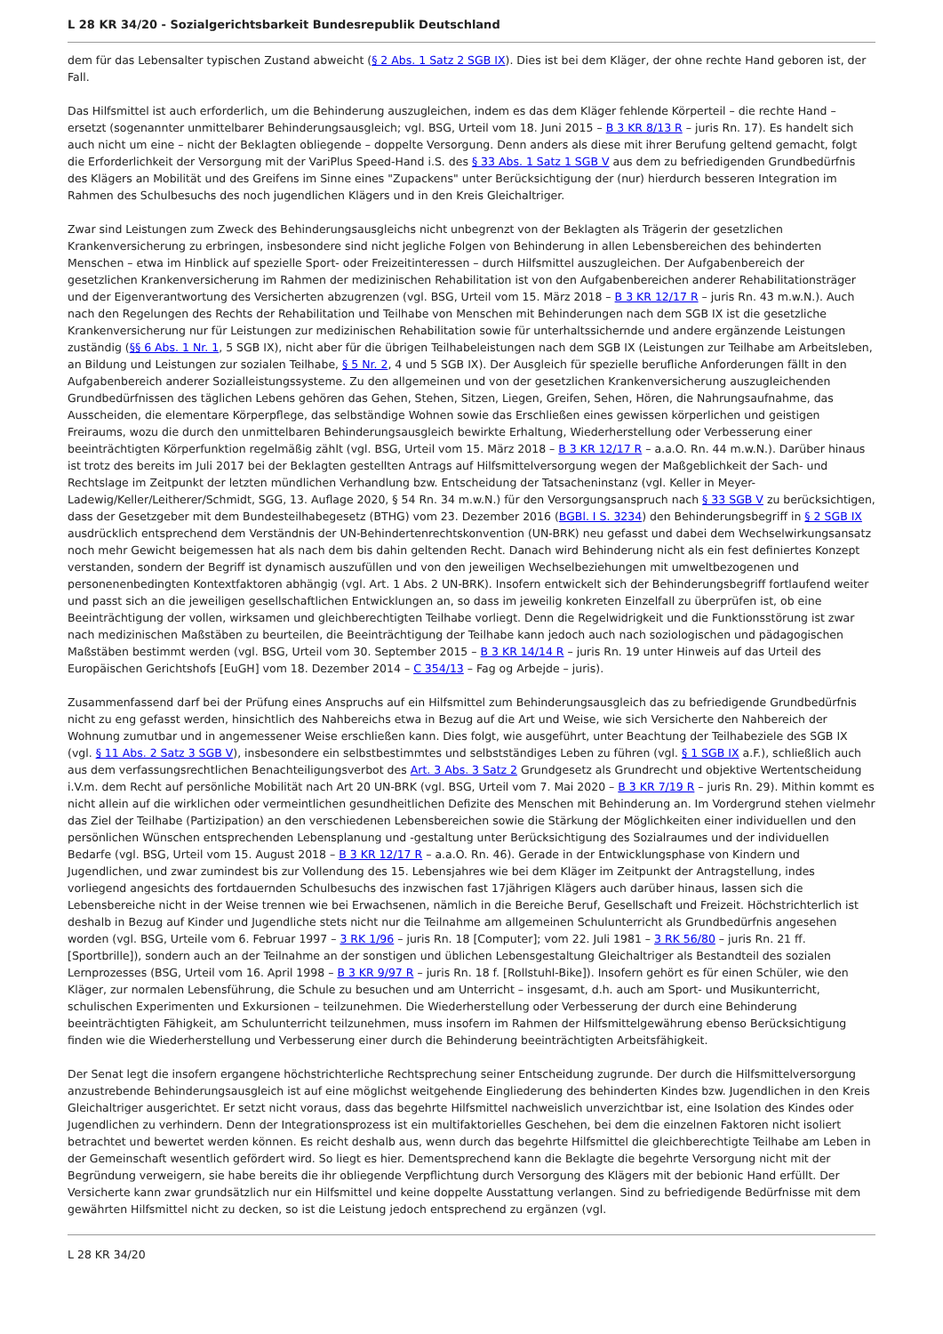L 28 KR 34/20 - Sozialgerichtsbarkeit Bundesrepublik Deutschland
dem für das Lebensalter typischen Zustand abweicht (§ 2 Abs. 1 Satz 2 SGB IX). Dies ist bei dem Kläger, der ohne rechte Hand geboren ist, der Fall.
Das Hilfsmittel ist auch erforderlich, um die Behinderung auszugleichen, indem es das dem Kläger fehlende Körperteil – die rechte Hand – ersetzt (sogenannter unmittelbarer Behinderungsausgleich; vgl. BSG, Urteil vom 18. Juni 2015 – B 3 KR 8/13 R – juris Rn. 17). Es handelt sich auch nicht um eine – nicht der Beklagten obliegende – doppelte Versorgung. Denn anders als diese mit ihrer Berufung geltend gemacht, folgt die Erforderlichkeit der Versorgung mit der VariPlus Speed-Hand i.S. des § 33 Abs. 1 Satz 1 SGB V aus dem zu befriedigenden Grundbedürfnis des Klägers an Mobilität und des Greifens im Sinne eines "Zupackens" unter Berücksichtigung der (nur) hierdurch besseren Integration im Rahmen des Schulbesuchs des noch jugendlichen Klägers und in den Kreis Gleichaltriger.
Zwar sind Leistungen zum Zweck des Behinderungsausgleichs nicht unbegrenzt von der Beklagten als Trägerin der gesetzlichen Krankenversicherung zu erbringen, insbesondere sind nicht jegliche Folgen von Behinderung in allen Lebensbereichen des behinderten Menschen – etwa im Hinblick auf spezielle Sport- oder Freizeitinteressen – durch Hilfsmittel auszugleichen. Der Aufgabenbereich der gesetzlichen Krankenversicherung im Rahmen der medizinischen Rehabilitation ist von den Aufgabenbereichen anderer Rehabilitationsträger und der Eigenverantwortung des Versicherten abzugrenzen (vgl. BSG, Urteil vom 15. März 2018 – B 3 KR 12/17 R – juris Rn. 43 m.w.N.). Auch nach den Regelungen des Rechts der Rehabilitation und Teilhabe von Menschen mit Behinderungen nach dem SGB IX ist die gesetzliche Krankenversicherung nur für Leistungen zur medizinischen Rehabilitation sowie für unterhaltssichernde und andere ergänzende Leistungen zuständig (§§ 6 Abs. 1 Nr. 1, 5 SGB IX), nicht aber für die übrigen Teilhabeleistungen nach dem SGB IX (Leistungen zur Teilhabe am Arbeitsleben, an Bildung und Leistungen zur sozialen Teilhabe, § 5 Nr. 2, 4 und 5 SGB IX). Der Ausgleich für spezielle berufliche Anforderungen fällt in den Aufgabenbereich anderer Sozialleistungssysteme. Zu den allgemeinen und von der gesetzlichen Krankenversicherung auszugleichenden Grundbedürfnissen des täglichen Lebens gehören das Gehen, Stehen, Sitzen, Liegen, Greifen, Sehen, Hören, die Nahrungsaufnahme, das Ausscheiden, die elementare Körperpflege, das selbständige Wohnen sowie das Erschließen eines gewissen körperlichen und geistigen Freiraums, wozu die durch den unmittelbaren Behinderungsausgleich bewirkte Erhaltung, Wiederherstellung oder Verbesserung einer beeinträchtigten Körperfunktion regelmäßig zählt (vgl. BSG, Urteil vom 15. März 2018 – B 3 KR 12/17 R – a.a.O. Rn. 44 m.w.N.). Darüber hinaus ist trotz des bereits im Juli 2017 bei der Beklagten gestellten Antrags auf Hilfsmittelversorgung wegen der Maßgeblichkeit der Sach- und Rechtslage im Zeitpunkt der letzten mündlichen Verhandlung bzw. Entscheidung der Tatsacheninstanz (vgl. Keller in Meyer-Ladewig/Keller/Leitherer/Schmidt, SGG, 13. Auflage 2020, § 54 Rn. 34 m.w.N.) für den Versorgungsanspruch nach § 33 SGB V zu berücksichtigen, dass der Gesetzgeber mit dem Bundesteilhabegesetz (BTHG) vom 23. Dezember 2016 (BGBl. I S. 3234) den Behinderungsbegriff in § 2 SGB IX ausdrücklich entsprechend dem Verständnis der UN-Behindertenrechtskonvention (UN-BRK) neu gefasst und dabei dem Wechselwirkungsansatz noch mehr Gewicht beigemessen hat als nach dem bis dahin geltenden Recht. Danach wird Behinderung nicht als ein fest definiertes Konzept verstanden, sondern der Begriff ist dynamisch auszufüllen und von den jeweiligen Wechselbeziehungen mit umweltbezogenen und personenenbedingten Kontextfaktoren abhängig (vgl. Art. 1 Abs. 2 UN-BRK). Insofern entwickelt sich der Behinderungsbegriff fortlaufend weiter und passt sich an die jeweiligen gesellschaftlichen Entwicklungen an, so dass im jeweilig konkreten Einzelfall zu überprüfen ist, ob eine Beeinträchtigung der vollen, wirksamen und gleichberechtigten Teilhabe vorliegt. Denn die Regelwidrigkeit und die Funktionsstörung ist zwar nach medizinischen Maßstäben zu beurteilen, die Beeinträchtigung der Teilhabe kann jedoch auch nach soziologischen und pädagogischen Maßstäben bestimmt werden (vgl. BSG, Urteil vom 30. September 2015 – B 3 KR 14/14 R – juris Rn. 19 unter Hinweis auf das Urteil des Europäischen Gerichtshofs [EuGH] vom 18. Dezember 2014 – C 354/13 – Fag og Arbejde – juris).
Zusammenfassend darf bei der Prüfung eines Anspruchs auf ein Hilfsmittel zum Behinderungsausgleich das zu befriedigende Grundbedürfnis nicht zu eng gefasst werden, hinsichtlich des Nahbereichs etwa in Bezug auf die Art und Weise, wie sich Versicherte den Nahbereich der Wohnung zumutbar und in angemessener Weise erschließen kann. Dies folgt, wie ausgeführt, unter Beachtung der Teilhabeziele des SGB IX (vgl. § 11 Abs. 2 Satz 3 SGB V), insbesondere ein selbstbestimmtes und selbstständiges Leben zu führen (vgl. § 1 SGB IX a.F.), schließlich auch aus dem verfassungsrechtlichen Benachteiligungsverbot des Art. 3 Abs. 3 Satz 2 Grundgesetz als Grundrecht und objektive Wertentscheidung i.V.m. dem Recht auf persönliche Mobilität nach Art 20 UN-BRK (vgl. BSG, Urteil vom 7. Mai 2020 – B 3 KR 7/19 R – juris Rn. 29). Mithin kommt es nicht allein auf die wirklichen oder vermeintlichen gesundheitlichen Defizite des Menschen mit Behinderung an. Im Vordergrund stehen vielmehr das Ziel der Teilhabe (Partizipation) an den verschiedenen Lebensbereichen sowie die Stärkung der Möglichkeiten einer individuellen und den persönlichen Wünschen entsprechenden Lebensplanung und -gestaltung unter Berücksichtigung des Sozialraumes und der individuellen Bedarfe (vgl. BSG, Urteil vom 15. August 2018 – B 3 KR 12/17 R – a.a.O. Rn. 46). Gerade in der Entwicklungsphase von Kindern und Jugendlichen, und zwar zumindest bis zur Vollendung des 15. Lebensjahres wie bei dem Kläger im Zeitpunkt der Antragstellung, indes vorliegend angesichts des fortdauernden Schulbesuchs des inzwischen fast 17jährigen Klägers auch darüber hinaus, lassen sich die Lebensbereiche nicht in der Weise trennen wie bei Erwachsenen, nämlich in die Bereiche Beruf, Gesellschaft und Freizeit. Höchstrichterlich ist deshalb in Bezug auf Kinder und Jugendliche stets nicht nur die Teilnahme am allgemeinen Schulunterricht als Grundbedürfnis angesehen worden (vgl. BSG, Urteile vom 6. Februar 1997 – 3 RK 1/96 – juris Rn. 18 [Computer]; vom 22. Juli 1981 – 3 RK 56/80 – juris Rn. 21 ff. [Sportbrille]), sondern auch an der Teilnahme an der sonstigen und üblichen Lebensgestaltung Gleichaltriger als Bestandteil des sozialen Lernprozesses (BSG, Urteil vom 16. April 1998 – B 3 KR 9/97 R – juris Rn. 18 f. [Rollstuhl-Bike]). Insofern gehört es für einen Schüler, wie den Kläger, zur normalen Lebensführung, die Schule zu besuchen und am Unterricht – insgesamt, d.h. auch am Sport- und Musikunterricht, schulischen Experimenten und Exkursionen – teilzunehmen. Die Wiederherstellung oder Verbesserung der durch eine Behinderung beeinträchtigten Fähigkeit, am Schulunterricht teilzunehmen, muss insofern im Rahmen der Hilfsmittelgewährung ebenso Berücksichtigung finden wie die Wiederherstellung und Verbesserung einer durch die Behinderung beeinträchtigten Arbeitsfähigkeit.
Der Senat legt die insofern ergangene höchstrichterliche Rechtsprechung seiner Entscheidung zugrunde. Der durch die Hilfsmittelversorgung anzustrebende Behinderungsausgleich ist auf eine möglichst weitgehende Eingliederung des behinderten Kindes bzw. Jugendlichen in den Kreis Gleichaltriger ausgerichtet. Er setzt nicht voraus, dass das begehrte Hilfsmittel nachweislich unverzichtbar ist, eine Isolation des Kindes oder Jugendlichen zu verhindern. Denn der Integrationsprozess ist ein multifaktorielles Geschehen, bei dem die einzelnen Faktoren nicht isoliert betrachtet und bewertet werden können. Es reicht deshalb aus, wenn durch das begehrte Hilfsmittel die gleichberechtigte Teilhabe am Leben in der Gemeinschaft wesentlich gefördert wird. So liegt es hier. Dementsprechend kann die Beklagte die begehrte Versorgung nicht mit der Begründung verweigern, sie habe bereits die ihr obliegende Verpflichtung durch Versorgung des Klägers mit der bebionic Hand erfüllt. Der Versicherte kann zwar grundsätzlich nur ein Hilfsmittel und keine doppelte Ausstattung verlangen. Sind zu befriedigende Bedürfnisse mit dem gewährten Hilfsmittel nicht zu decken, so ist die Leistung jedoch entsprechend zu ergänzen (vgl.
L 28 KR 34/20